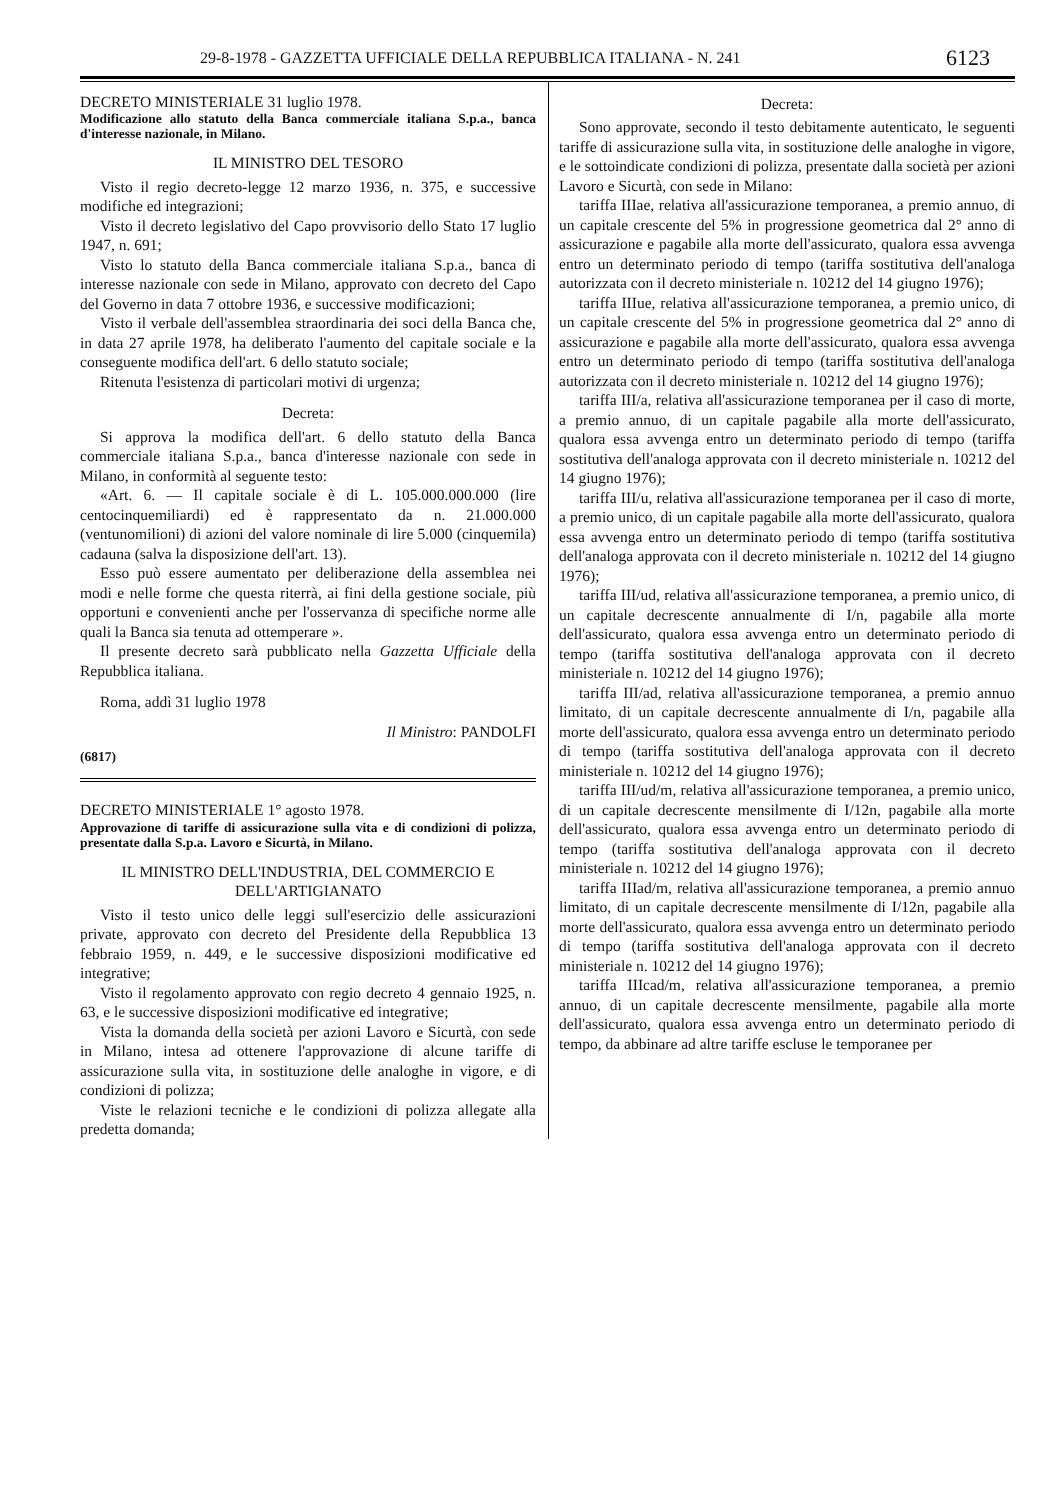29-8-1978 - GAZZETTA UFFICIALE DELLA REPUBBLICA ITALIANA - N. 241 6123
DECRETO MINISTERIALE 31 luglio 1978.
Modificazione allo statuto della Banca commerciale italiana S.p.a., banca d'interesse nazionale, in Milano.
IL MINISTRO DEL TESORO
Visto il regio decreto-legge 12 marzo 1936, n. 375, e successive modifiche ed integrazioni;
Visto il decreto legislativo del Capo provvisorio dello Stato 17 luglio 1947, n. 691;
Visto lo statuto della Banca commerciale italiana S.p.a., banca di interesse nazionale con sede in Milano, approvato con decreto del Capo del Governo in data 7 ottobre 1936, e successive modificazioni;
Visto il verbale dell'assemblea straordinaria dei soci della Banca che, in data 27 aprile 1978, ha deliberato l'aumento del capitale sociale e la conseguente modifica dell'art. 6 dello statuto sociale;
Ritenuta l'esistenza di particolari motivi di urgenza;
Decreta:
Si approva la modifica dell'art. 6 dello statuto della Banca commerciale italiana S.p.a., banca d'interesse nazionale con sede in Milano, in conformità al seguente testo:
«Art. 6. — Il capitale sociale è di L. 105.000.000.000 (lire centocinquemiliardi) ed è rappresentato da n. 21.000.000 (ventunomilioni) di azioni del valore nominale di lire 5.000 (cinquemila) cadauna (salva la disposizione dell'art. 13).
Esso può essere aumentato per deliberazione della assemblea nei modi e nelle forme che questa riterrà, ai fini della gestione sociale, più opportuni e convenienti anche per l'osservanza di specifiche norme alle quali la Banca sia tenuta ad ottemperare ».
Il presente decreto sarà pubblicato nella Gazzetta Ufficiale della Repubblica italiana.
Roma, addì 31 luglio 1978
Il Ministro: PANDOLFI
(6817)
DECRETO MINISTERIALE 1° agosto 1978.
Approvazione di tariffe di assicurazione sulla vita e di condizioni di polizza, presentate dalla S.p.a. Lavoro e Sicurtà, in Milano.
IL MINISTRO DELL'INDUSTRIA, DEL COMMERCIO E DELL'ARTIGIANATO
Visto il testo unico delle leggi sull'esercizio delle assicurazioni private, approvato con decreto del Presidente della Repubblica 13 febbraio 1959, n. 449, e le successive disposizioni modificative ed integrative;
Visto il regolamento approvato con regio decreto 4 gennaio 1925, n. 63, e le successive disposizioni modificative ed integrative;
Vista la domanda della società per azioni Lavoro e Sicurtà, con sede in Milano, intesa ad ottenere l'approvazione di alcune tariffe di assicurazione sulla vita, in sostituzione delle analoghe in vigore, e di condizioni di polizza;
Viste le relazioni tecniche e le condizioni di polizza allegate alla predetta domanda;
Decreta:
Sono approvate, secondo il testo debitamente autenticato, le seguenti tariffe di assicurazione sulla vita, in sostituzione delle analoghe in vigore, e le sottoindicate condizioni di polizza, presentate dalla società per azioni Lavoro e Sicurtà, con sede in Milano:
tariffa IIIae, relativa all'assicurazione temporanea, a premio annuo, di un capitale crescente del 5% in progressione geometrica dal 2° anno di assicurazione e pagabile alla morte dell'assicurato, qualora essa avvenga entro un determinato periodo di tempo (tariffa sostitutiva dell'analoga autorizzata con il decreto ministeriale n. 10212 del 14 giugno 1976);
tariffa IIIue, relativa all'assicurazione temporanea, a premio unico, di un capitale crescente del 5% in progressione geometrica dal 2° anno di assicurazione e pagabile alla morte dell'assicurato, qualora essa avvenga entro un determinato periodo di tempo (tariffa sostitutiva dell'analoga autorizzata con il decreto ministeriale n. 10212 del 14 giugno 1976);
tariffa III/a, relativa all'assicurazione temporanea per il caso di morte, a premio annuo, di un capitale pagabile alla morte dell'assicurato, qualora essa avvenga entro un determinato periodo di tempo (tariffa sostitutiva dell'analoga approvata con il decreto ministeriale n. 10212 del 14 giugno 1976);
tariffa III/u, relativa all'assicurazione temporanea per il caso di morte, a premio unico, di un capitale pagabile alla morte dell'assicurato, qualora essa avvenga entro un determinato periodo di tempo (tariffa sostitutiva dell'analoga approvata con il decreto ministeriale n. 10212 del 14 giugno 1976);
tariffa III/ud, relativa all'assicurazione temporanea, a premio unico, di un capitale decrescente annualmente di I/n, pagabile alla morte dell'assicurato, qualora essa avvenga entro un determinato periodo di tempo (tariffa sostitutiva dell'analoga approvata con il decreto ministeriale n. 10212 del 14 giugno 1976);
tariffa III/ad, relativa all'assicurazione temporanea, a premio annuo limitato, di un capitale decrescente annualmente di I/n, pagabile alla morte dell'assicurato, qualora essa avvenga entro un determinato periodo di tempo (tariffa sostitutiva dell'analoga approvata con il decreto ministeriale n. 10212 del 14 giugno 1976);
tariffa III/ud/m, relativa all'assicurazione temporanea, a premio unico, di un capitale decrescente mensilmente di I/12n, pagabile alla morte dell'assicurato, qualora essa avvenga entro un determinato periodo di tempo (tariffa sostitutiva dell'analoga approvata con il decreto ministeriale n. 10212 del 14 giugno 1976);
tariffa IIIad/m, relativa all'assicurazione temporanea, a premio annuo limitato, di un capitale decrescente mensilmente di I/12n, pagabile alla morte dell'assicurato, qualora essa avvenga entro un determinato periodo di tempo (tariffa sostitutiva dell'analoga approvata con il decreto ministeriale n. 10212 del 14 giugno 1976);
tariffa IIIcad/m, relativa all'assicurazione temporanea, a premio annuo, di un capitale decrescente mensilmente, pagabile alla morte dell'assicurato, qualora essa avvenga entro un determinato periodo di tempo, da abbinare ad altre tariffe escluse le temporanee per